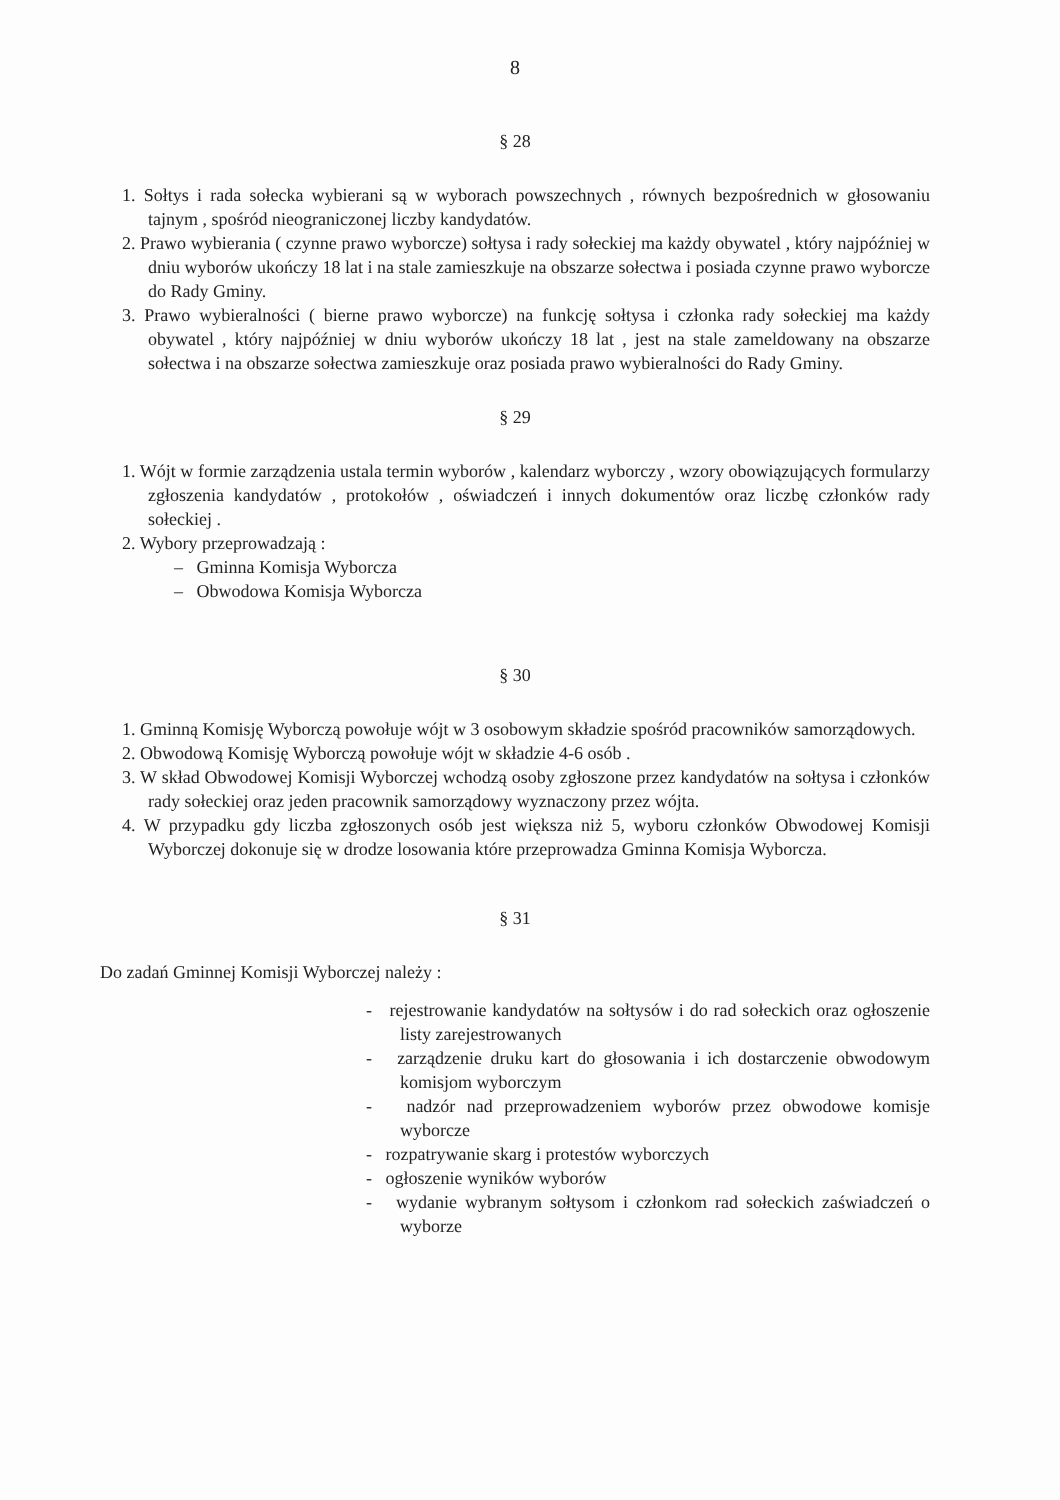8
§ 28
1. Sołtys i rada sołecka wybierani są w wyborach powszechnych , równych bezpośrednich w głosowaniu tajnym , spośród nieograniczonej liczby kandydatów.
2. Prawo wybierania ( czynne prawo wyborcze) sołtysa i rady sołeckiej ma każdy obywatel , który najpóźniej w dniu wyborów ukończy 18 lat i na stale zamieszkuje na obszarze sołectwa i posiada czynne prawo wyborcze do Rady Gminy.
3. Prawo wybieralności ( bierne prawo wyborcze) na funkcję sołtysa i członka rady sołeckiej ma każdy obywatel , który najpóźniej w dniu wyborów ukończy 18 lat , jest na stale zameldowany na obszarze sołectwa i na obszarze sołectwa zamieszkuje oraz posiada prawo wybieralności do Rady Gminy.
§ 29
1. Wójt w formie zarządzenia ustala termin wyborów , kalendarz wyborczy , wzory obowiązujących formularzy zgłoszenia kandydatów , protokołów , oświadczeń i innych dokumentów oraz liczbę członków rady sołeckiej .
2. Wybory przeprowadzają :
– Gminna Komisja Wyborcza
– Obwodowa Komisja Wyborcza
§ 30
1. Gminną Komisję Wyborczą powołuje wójt w 3 osobowym składzie spośród pracowników samorządowych.
2. Obwodową Komisję Wyborczą powołuje wójt w składzie 4-6 osób .
3. W skład Obwodowej Komisji Wyborczej wchodzą osoby zgłoszone przez kandydatów na sołtysa i członków rady sołeckiej oraz jeden pracownik samorządowy wyznaczony przez wójta.
4. W przypadku gdy liczba zgłoszonych osób jest większa niż 5, wyboru członków Obwodowej Komisji Wyborczej dokonuje się w drodze losowania które przeprowadza Gminna Komisja Wyborcza.
§ 31
Do zadań Gminnej Komisji Wyborczej należy :
- rejestrowanie kandydatów na sołtysów i do rad sołeckich oraz ogłoszenie listy zarejestrowanych
- zarządzenie druku kart do głosowania i ich dostarczenie obwodowym komisjom wyborczym
- nadzór nad przeprowadzeniem wyborów przez obwodowe komisje wyborcze
- rozpatrywanie skarg i protestów wyborczych
- ogłoszenie wyników wyborów
- wydanie wybranym sołtysom i członkom rad sołeckich zaświadczeń o wyborze